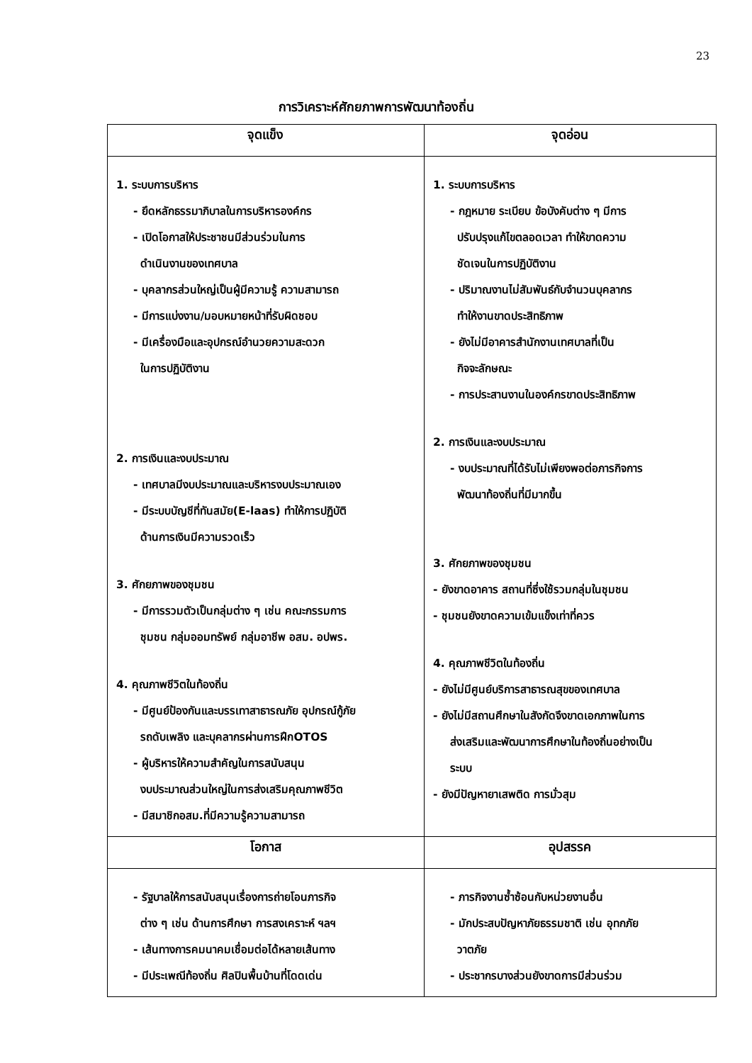23
การวิเคราะห์ศักยภาพการพัฒนาท้องถิ่น
| จุดแข็ง | จุดอ่อน |
| --- | --- |
| 1. ระบบการบริหาร - ยึดหลักธรรมาภิบาลในการบริหารองค์กร - เปิดโอกาสให้ประชาชนมีส่วนร่วมในการ ดำเนินงานของเทศบาล - บุคลากรส่วนใหญ่เป็นผู้มีความรู้ ความสามารถ - มีการแบ่งงาน/มอบหมายหน้าที่รับผิดชอบ - มีเครื่องมือและอุปกรณ์อำนวยความสะดวก ในการปฏิบัติงาน 2. การเงินและงบประมาณ - เทศบาลมีงบประมาณและบริหารงบประมาณเอง - มีระบบบัญชีที่ทันสมัย(E-laas) ทำให้การปฏิบัติ ด้านการเงินมีความรวดเร็ว 3. ศักยภาพของชุมชน - มีการรวมตัวเป็นกลุ่มต่าง ๆ เช่น คณะกรรมการ ชุมชน กลุ่มออมทรัพย์ กลุ่มอาชีพ อสม. อปพร. 4. คุณภาพชีวิตในท้องถิ่น - มีศูนย์ป้องกันและบรรเทาสาธารณภัย อุปกรณ์กู้ภัย รถดับเพลิง และบุคลากรผ่านการฝึกOTOS - ผู้บริหารให้ความสำคัญในการสนับสนุน งบประมาณส่วนใหญ่ในการส่งเสริมคุณภาพชีวิต - มีสมาชิกอสม.ที่มีความรู้ความสามารถ | 1. ระบบการบริหาร - กฎหมาย ระเบียบ ข้อบังคับต่าง ๆ มีการ ปรับปรุงแก้ไขตลอดเวลา ทำให้ขาดความ ชัดเจนในการปฏิบัติงาน - ปริมาณงานไม่สัมพันธ์กับจำนวนบุคลากร ทำให้งานขาดประสิทธิภาพ - ยังไม่มีอาคารสำนักงานเทศบาลที่เป็น กิจจะลักษณะ - การประสานงานในองค์กรขาดประสิทธิภาพ 2. การเงินและงบประมาณ - งบประมาณที่ได้รับไม่เพียงพอต่อภารกิจการ พัฒนาท้องถิ่นที่มีมากขึ้น 3. ศักยภาพของชุมชน - ยังขาดอาคาร สถานที่ซึ่งใช้รวมกลุ่มในชุมชน - ชุมชนยังขาดความเข้มแข็งเท่าที่ควร 4. คุณภาพชีวิตในท้องถิ่น - ยังไม่มีศูนย์บริการสาธารณสุขของเทศบาล - ยังไม่มีสถานศึกษาในสังกัดจึงขาดเอกภาพในการ ส่งเสริมและพัฒนาการศึกษาในท้องถิ่นอย่างเป็น ระบบ - ยังมีปัญหายาเสพติด การมั่วสุม |
| โอกาส | อุปสรรค |
| - รัฐบาลให้การสนับสนุนเรื่องการถ่ายโอนภารกิจ ต่าง ๆ เช่น ด้านการศึกษา การสงเคราะห์ ฯลฯ - เส้นทางการคมนาคมเชื่อมต่อได้หลายเส้นทาง - มีประเพณีท้องถิ่น ศิลปินพื้นบ้านที่โดดเด่น | - ภารกิจงานซ้ำซ้อนกับหน่วยงานอื่น - มักประสบปัญหาภัยธรรมชาติ เช่น อุทกภัย วาตภัย - ประชากรบางส่วนยังขาดการมีส่วนร่วม |